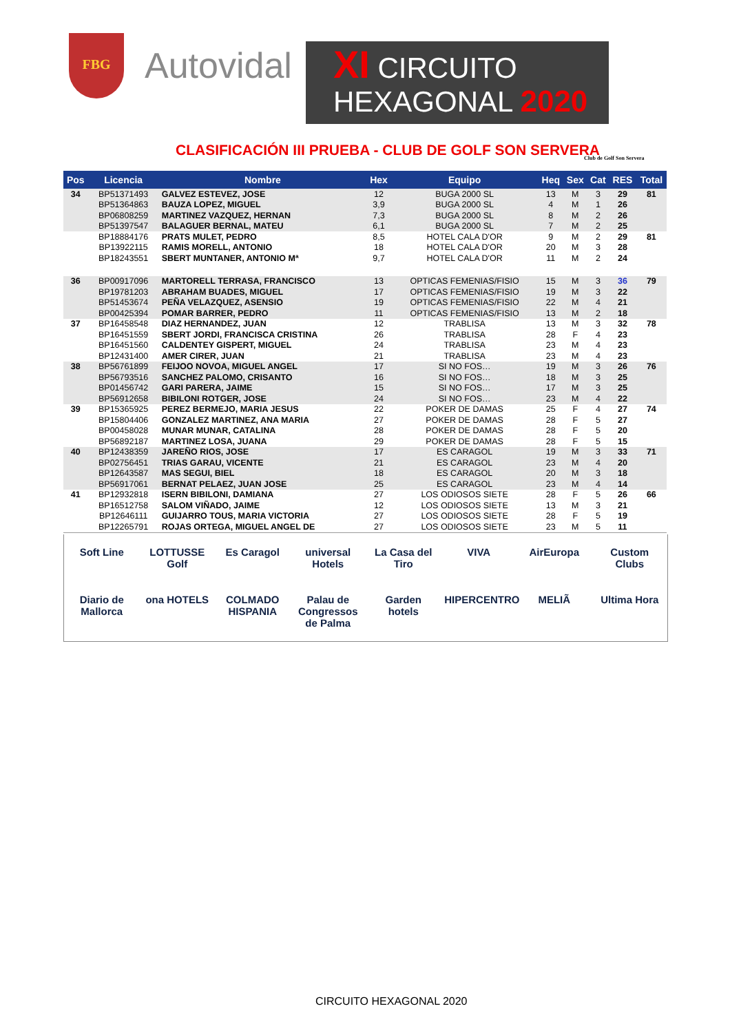FBG
Autovidal
XI CIRCUITO
HEXAGONAL 2020
CLASIFICACIÓN III PRUEBA - CLUB DE GOLF SON SERVERA
Club de Golf Son Servera
| Pos | Licencia | Nombre | Hex | Equipo | Heq | Sex | Cat | RES | Total |
| --- | --- | --- | --- | --- | --- | --- | --- | --- | --- |
| 34 | BP51371493 | GALVEZ ESTEVEZ, JOSE | 12 | BUGA 2000 SL | 13 | M | 3 | 29 | 81 |
| | BP51364863 | BAUZA LOPEZ, MIGUEL | 3,9 | BUGA 2000 SL | 4 | M | 1 | 26 | |
| | BP06808259 | MARTINEZ VAZQUEZ, HERNAN | 7,3 | BUGA 2000 SL | 8 | M | 2 | 26 | |
| | BP51397547 | BALAGUER BERNAL, MATEU | 6,1 | BUGA 2000 SL | 7 | M | 2 | 25 | |
| | BP18884176 | PRATS MULET, PEDRO | 8,5 | HOTEL CALA D'OR | 9 | M | 2 | 29 | 81 |
| | BP13922115 | RAMIS MORELL, ANTONIO | 18 | HOTEL CALA D'OR | 20 | M | 3 | 28 | |
| | BP18243551 | SBERT MUNTANER, ANTONIO Mª | 9,7 | HOTEL CALA D'OR | 11 | M | 2 | 24 | |
| 36 | BP00917096 | MARTORELL TERRASA, FRANCISCO | 13 | OPTICAS FEMENIAS/FISIO | 15 | M | 3 | 36 | 79 |
| | BP19781203 | ABRAHAM BUADES, MIGUEL | 17 | OPTICAS FEMENIAS/FISIO | 19 | M | 3 | 22 | |
| | BP51453674 | PEÑA VELAZQUEZ, ASENSIO | 19 | OPTICAS FEMENIAS/FISIO | 22 | M | 4 | 21 | |
| | BP00425394 | POMAR BARRER, PEDRO | 11 | OPTICAS FEMENIAS/FISIO | 13 | M | 2 | 18 | |
| 37 | BP16458548 | DIAZ HERNANDEZ, JUAN | 12 | TRABLISA | 13 | M | 3 | 32 | 78 |
| | BP16451559 | SBERT JORDI, FRANCISCA CRISTINA | 26 | TRABLISA | 28 | F | 4 | 23 | |
| | BP16451560 | CALDENTEY GISPERT, MIGUEL | 24 | TRABLISA | 23 | M | 4 | 23 | |
| | BP12431400 | AMER CIRER, JUAN | 21 | TRABLISA | 23 | M | 4 | 23 | |
| 38 | BP56761899 | FEIJOO NOVOA, MIGUEL ANGEL | 17 | SI NO FOS… | 19 | M | 3 | 26 | 76 |
| | BP56793516 | SANCHEZ PALOMO, CRISANTO | 16 | SI NO FOS… | 18 | M | 3 | 25 | |
| | BP01456742 | GARI PARERA, JAIME | 15 | SI NO FOS… | 17 | M | 3 | 25 | |
| | BP56912658 | BIBILONI ROTGER, JOSE | 24 | SI NO FOS… | 23 | M | 4 | 22 | |
| 39 | BP15365925 | PEREZ BERMEJO, MARIA JESUS | 22 | POKER DE DAMAS | 25 | F | 4 | 27 | 74 |
| | BP15804406 | GONZALEZ MARTINEZ, ANA MARIA | 27 | POKER DE DAMAS | 28 | F | 5 | 27 | |
| | BP00458028 | MUNAR MUNAR, CATALINA | 28 | POKER DE DAMAS | 28 | F | 5 | 20 | |
| | BP56892187 | MARTINEZ LOSA, JUANA | 29 | POKER DE DAMAS | 28 | F | 5 | 15 | |
| 40 | BP12438359 | JAREÑO RIOS, JOSE | 17 | ES CARAGOL | 19 | M | 3 | 33 | 71 |
| | BP02756451 | TRIAS GARAU, VICENTE | 21 | ES CARAGOL | 23 | M | 4 | 20 | |
| | BP12643587 | MAS SEGUI, BIEL | 18 | ES CARAGOL | 20 | M | 3 | 18 | |
| | BP56917061 | BERNAT PELAEZ, JUAN JOSE | 25 | ES CARAGOL | 23 | M | 4 | 14 | |
| 41 | BP12932818 | ISERN BIBILONI, DAMIANA | 27 | LOS ODIOSOS SIETE | 28 | F | 5 | 26 | 66 |
| | BP16512758 | SALOM VIÑADO, JAIME | 12 | LOS ODIOSOS SIETE | 13 | M | 3 | 21 | |
| | BP12646111 | GUIJARRO TOUS, MARIA VICTORIA | 27 | LOS ODIOSOS SIETE | 28 | F | 5 | 19 | |
| | BP12265791 | ROJAS ORTEGA, MIGUEL ANGEL DE | 27 | LOS ODIOSOS SIETE | 23 | M | 5 | 11 | |
Soft Line LOTTUSSE Golf Es Caragol universal Hotels La Casa del Tiro VIVA AirEuropa Custom Clubs Diario de Mallorca ona HOTELS COLMADO HISPANIA Palau de Congressos de Palma Garden hotels HIPERCENTRO MELIÃ Ultima Hora
CIRCUITO HEXAGONAL 2020